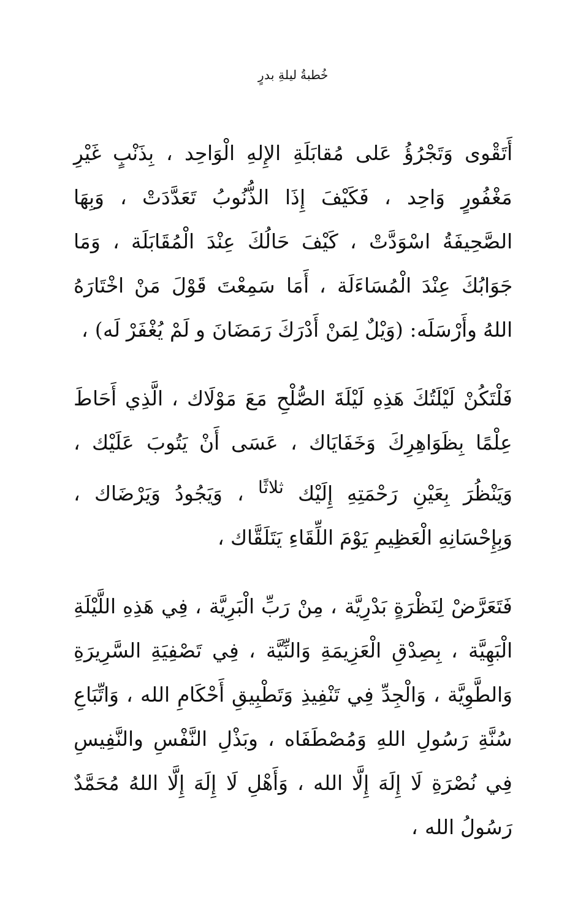خُطبةُ ليلةِ بدرٍ
أَتَقْوى وَتَجْرُؤُ عَلى مُقابَلَةِ الإِلهِ الْوَاحِد ، بِذَنْبٍ غَيْرِ مَغْفُورٍ وَاحِد ، فَكَيْفَ إِذَا الذُّنُوبُ تَعَدَّدَتْ ، وَبِهَا الصَّحِيفَةُ اسْوَدَّتْ ، كَيْفَ حَالُكَ عِنْدَ الْمُقَابَلَة ، وَمَا جَوَابُكَ عِنْدَ الْمُسَاءَلَة ، أَمَا سَمِعْتَ قَوْلَ مَنْ اخْتَارَهُ اللهُ وأَرْسَلَه: (وَيْلٌ لِمَنْ أَدْرَكَ رَمَضَانَ و لَمْ يُغْفَرْ لَه) ،
فَلْتَكُنْ لَيْلَتُكَ هَذِهِ لَيْلَةَ الصُّلْحِ مَعَ مَوْلَاك ، الَّذِي أَحَاطَ عِلْمًا بِظَوَاهِرِكَ وَخَفَايَاك ، عَسَى أَنْ يَتُوبَ عَلَيْك ، وَيَنْظُرَ بِعَيْنِ رَحْمَتِهِ إِلَيْك <sup>ثلاثًا</sup> ، وَيَجُودُ وَيَرْضَاك ، وَبِإِحْسَانِهِ الْعَظِيمِ يَوْمَ اللِّقَاءِ يَتَلَقَّاك ،
فَتَعَرَّضْ لِنَظْرَةٍ بَدْرِيَّة ، مِنْ رَبِّ الْبَرِيَّة ، فِي هَذِهِ اللَّيْلَةِ الْبَهِيَّة ، بِصِدْقِ الْعَزِيمَةِ وَالنِّيَّة ، فِي تَصْفِيَةِ السَّرِيرَةِ وَالطَّوِيَّة ، وَالْجِدِّ فِي تَنْفِيذِ وَتَطْبِيقِ أَحْكَامِ الله ، وَاتِّبَاعِ سُنَّةِ رَسُولِ اللهِ وَمُصْطَفَاه ، وبَذْلِ النَّفْسِ والنَّفِيسِ فِي نُصْرَةِ لَا إِلَهَ إِلَّا الله ، وَأَهْلِ لَا إِلَهَ إِلَّا اللهُ مُحَمَّدٌ رَسُولُ الله ،